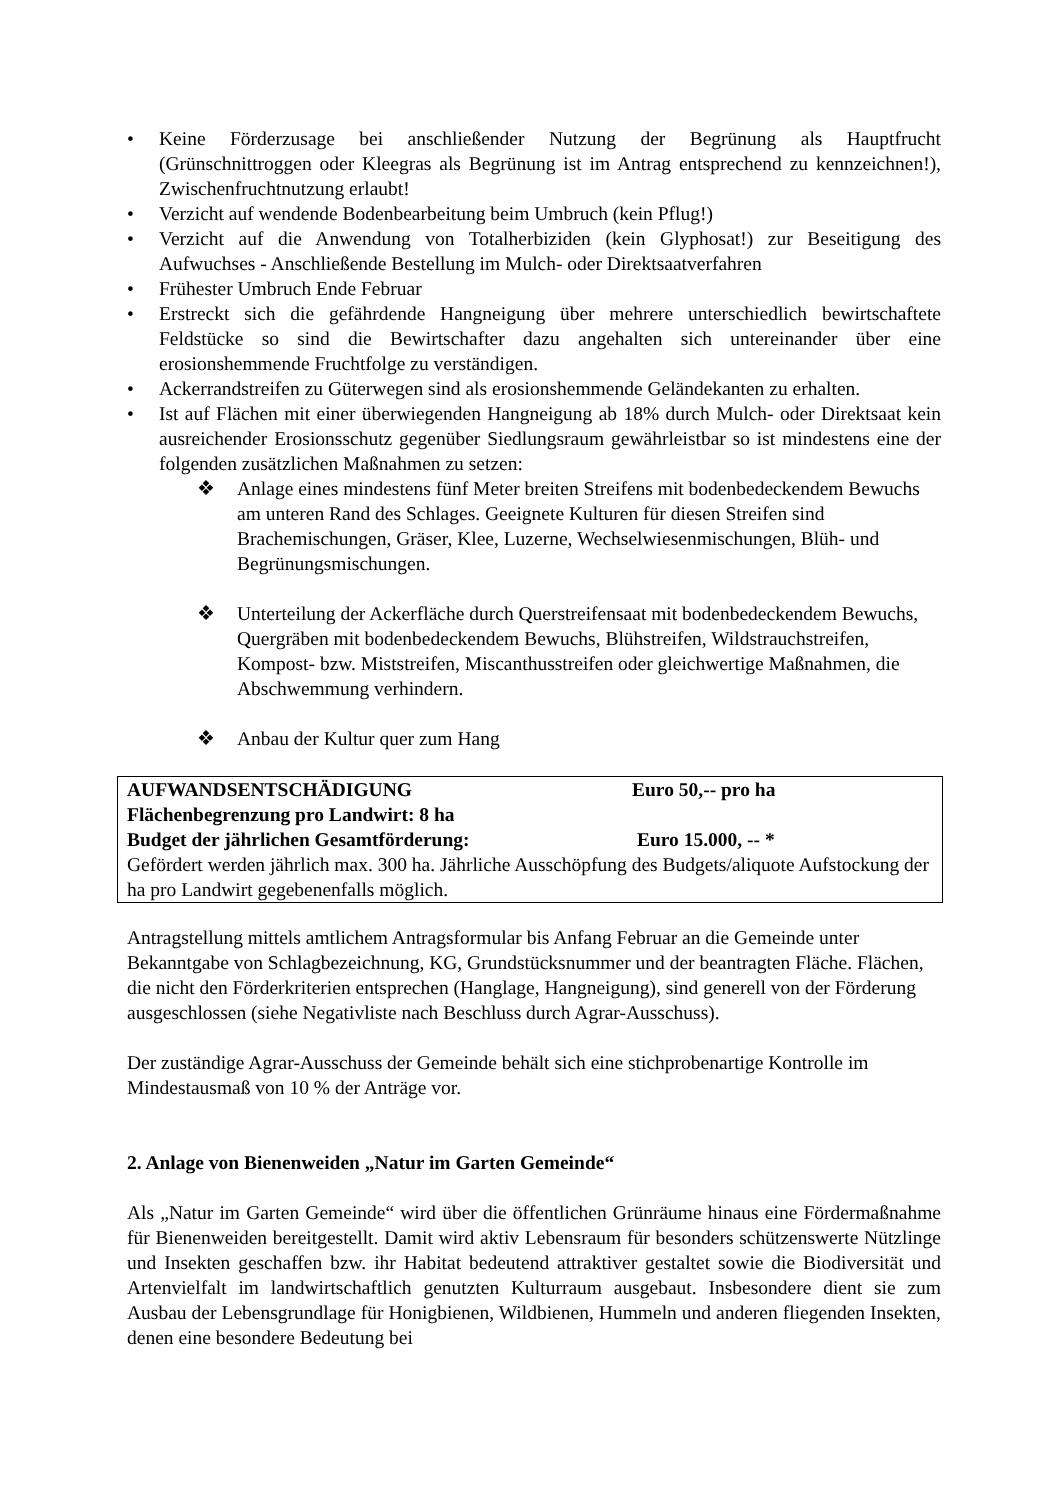• Keine Förderzusage bei anschließender Nutzung der Begrünung als Hauptfrucht (Grünschnittroggen oder Kleegras als Begrünung ist im Antrag entsprechend zu kennzeichnen!), Zwischenfruchtnutzung erlaubt!
• Verzicht auf wendende Bodenbearbeitung beim Umbruch (kein Pflug!)
• Verzicht auf die Anwendung von Totalherbiziden (kein Glyphosat!) zur Beseitigung des Aufwuchses - Anschließende Bestellung im Mulch- oder Direktsaatverfahren
• Frühester Umbruch Ende Februar
• Erstreckt sich die gefährdende Hangneigung über mehrere unterschiedlich bewirtschaftete Feldstücke so sind die Bewirtschafter dazu angehalten sich untereinander über eine erosionshemmende Fruchtfolge zu verständigen.
• Ackerrandstreifen zu Güterwegen sind als erosionshemmende Geländekanten zu erhalten.
• Ist auf Flächen mit einer überwiegenden Hangneigung ab 18% durch Mulch- oder Direktsaat kein ausreichender Erosionsschutz gegenüber Siedlungsraum gewährleistbar so ist mindestens eine der folgenden zusätzlichen Maßnahmen zu setzen:
❖ Anlage eines mindestens fünf Meter breiten Streifens mit bodenbedeckendem Bewuchs am unteren Rand des Schlages. Geeignete Kulturen für diesen Streifen sind Brachemischungen, Gräser, Klee, Luzerne, Wechselwiesenmischungen, Blüh- und Begrünungsmischungen.
❖ Unterteilung der Ackerfläche durch Querstreifensaat mit bodenbedeckendem Bewuchs, Quergräben mit bodenbedeckendem Bewuchs, Blühstreifen, Wildstrauchstreifen, Kompost- bzw. Miststreifen, Miscanthusstreifen oder gleichwertige Maßnahmen, die Abschwemmung verhindern.
❖ Anbau der Kultur quer zum Hang
AUFWANDSENTSCHÄDIGUNG Euro 50,-- pro ha
Flächenbegrenzung pro Landwirt: 8 ha
Budget der jährlichen Gesamtförderung: Euro 15.000, -- *
Gefördert werden jährlich max. 300 ha. Jährliche Ausschöpfung des Budgets/aliquote Aufstockung der ha pro Landwirt gegebenenfalls möglich.
Antragstellung mittels amtlichem Antragsformular bis Anfang Februar an die Gemeinde unter Bekanntgabe von Schlagbezeichnung, KG, Grundstücksnummer und der beantragten Fläche. Flächen, die nicht den Förderkriterien entsprechen (Hanglage, Hangneigung), sind generell von der Förderung ausgeschlossen (siehe Negativliste nach Beschluss durch Agrar-Ausschuss).
Der zuständige Agrar-Ausschuss der Gemeinde behält sich eine stichprobenartige Kontrolle im Mindestausmaß von 10 % der Anträge vor.
2. Anlage von Bienenweiden „Natur im Garten Gemeinde“
Als „Natur im Garten Gemeinde“ wird über die öffentlichen Grünräume hinaus eine Fördermaßnahme für Bienenweiden bereitgestellt. Damit wird aktiv Lebensraum für besonders schützenswerte Nützlinge und Insekten geschaffen bzw. ihr Habitat bedeutend attraktiver gestaltet sowie die Biodiversität und Artenvielfalt im landwirtschaftlich genutzten Kulturraum ausgebaut. Insbesondere dient sie zum Ausbau der Lebensgrundlage für Honigbienen, Wildbienen, Hummeln und anderen fliegenden Insekten, denen eine besondere Bedeutung bei